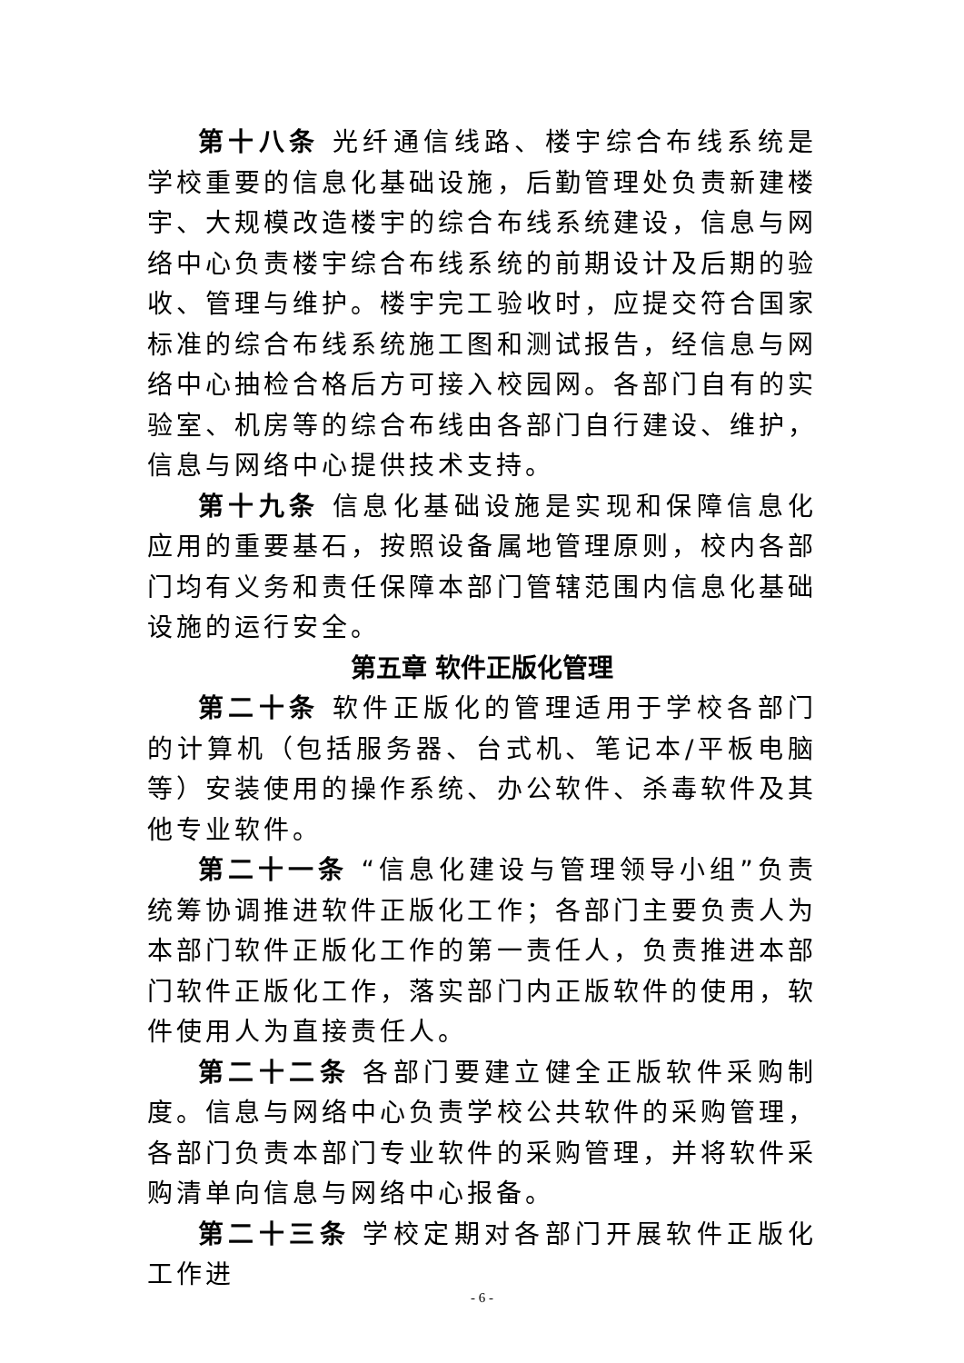第十八条 光纤通信线路、楼宇综合布线系统是学校重要的信息化基础设施，后勤管理处负责新建楼宇、大规模改造楼宇的综合布线系统建设，信息与网络中心负责楼宇综合布线系统的前期设计及后期的验收、管理与维护。楼宇完工验收时，应提交符合国家标准的综合布线系统施工图和测试报告，经信息与网络中心抽检合格后方可接入校园网。各部门自有的实验室、机房等的综合布线由各部门自行建设、维护，信息与网络中心提供技术支持。
第十九条 信息化基础设施是实现和保障信息化应用的重要基石，按照设备属地管理原则，校内各部门均有义务和责任保障本部门管辖范围内信息化基础设施的运行安全。
第五章 软件正版化管理
第二十条 软件正版化的管理适用于学校各部门的计算机（包括服务器、台式机、笔记本/平板电脑等）安装使用的操作系统、办公软件、杀毒软件及其他专业软件。
第二十一条 “信息化建设与管理领导小组”负责统筹协调推进软件正版化工作；各部门主要负责人为本部门软件正版化工作的第一责任人，负责推进本部门软件正版化工作，落实部门内正版软件的使用，软件使用人为直接责任人。
第二十二条 各部门要建立健全正版软件采购制度。信息与网络中心负责学校公共软件的采购管理，各部门负责本部门专业软件的采购管理，并将软件采购清单向信息与网络中心报备。
第二十三条 学校定期对各部门开展软件正版化工作进
- 6 -